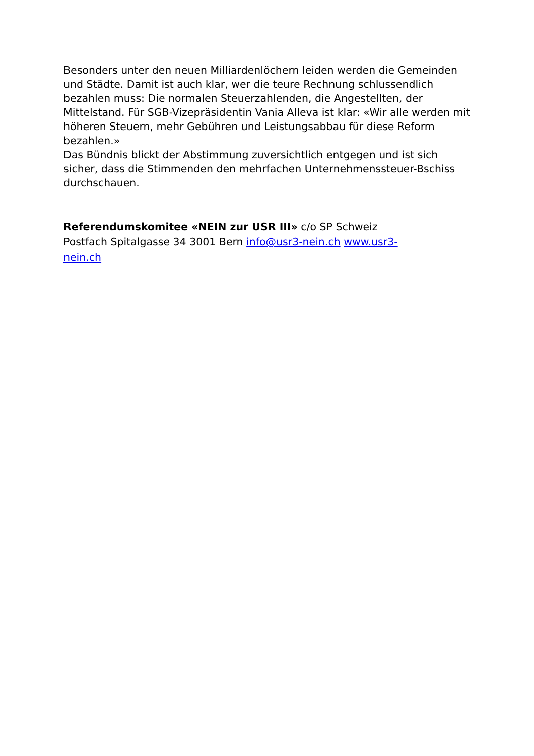Besonders unter den neuen Milliardenlöchern leiden werden die Gemeinden und Städte. Damit ist auch klar, wer die teure Rechnung schlussendlich bezahlen muss: Die normalen Steuerzahlenden, die Angestellten, der Mittelstand. Für SGB-Vizepräsidentin Vania Alleva ist klar: «Wir alle werden mit höheren Steuern, mehr Gebühren und Leistungsabbau für diese Reform bezahlen.»
Das Bündnis blickt der Abstimmung zuversichtlich entgegen und ist sich sicher, dass die Stimmenden den mehrfachen Unternehmenssteuer-Bschiss durchschauen.
Referendumskomitee «NEIN zur USR III» c/o SP Schweiz Postfach Spitalgasse 34 3001 Bern info@usr3-nein.ch www.usr3-nein.ch